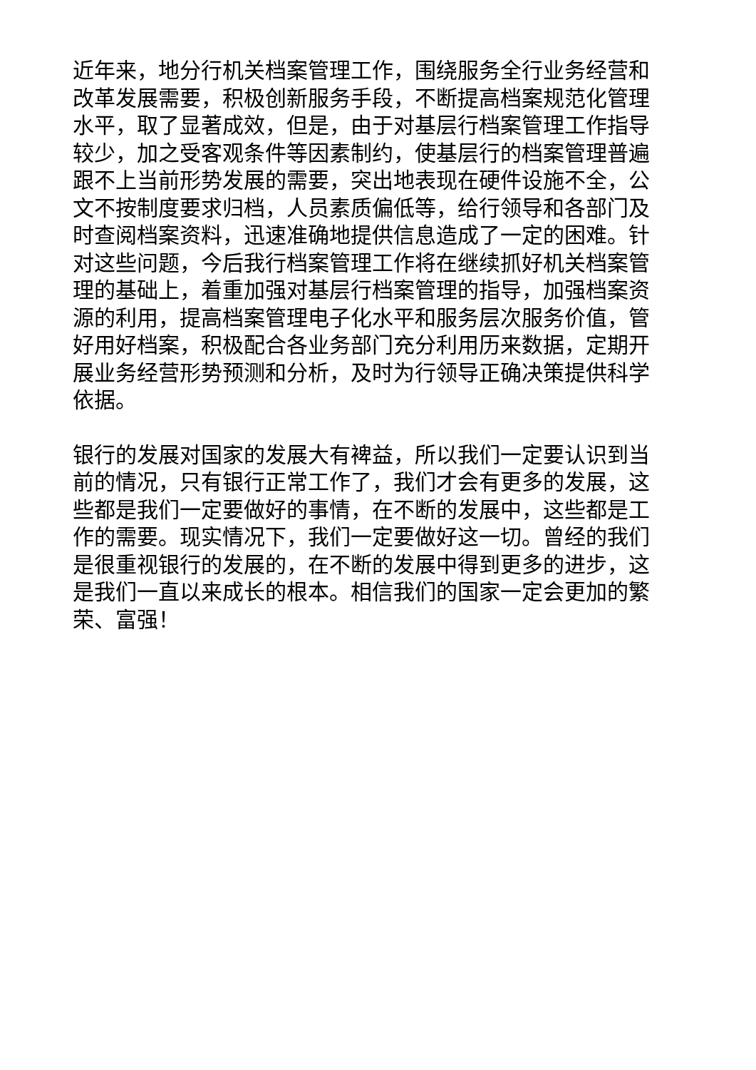近年来，地分行机关档案管理工作，围绕服务全行业务经营和改革发展需要，积极创新服务手段，不断提高档案规范化管理水平，取了显著成效，但是，由于对基层行档案管理工作指导较少，加之受客观条件等因素制约，使基层行的档案管理普遍跟不上当前形势发展的需要，突出地表现在硬件设施不全，公文不按制度要求归档，人员素质偏低等，给行领导和各部门及时查阅档案资料，迅速准确地提供信息造成了一定的困难。针对这些问题，今后我行档案管理工作将在继续抓好机关档案管理的基础上，着重加强对基层行档案管理的指导，加强档案资源的利用，提高档案管理电子化水平和服务层次服务价值，管好用好档案，积极配合各业务部门充分利用历来数据，定期开展业务经营形势预测和分析，及时为行领导正确决策提供科学依据。
银行的发展对国家的发展大有裨益，所以我们一定要认识到当前的情况，只有银行正常工作了，我们才会有更多的发展，这些都是我们一定要做好的事情，在不断的发展中，这些都是工作的需要。现实情况下，我们一定要做好这一切。曾经的我们是很重视银行的发展的，在不断的发展中得到更多的进步，这是我们一直以来成长的根本。相信我们的国家一定会更加的繁荣、富强！